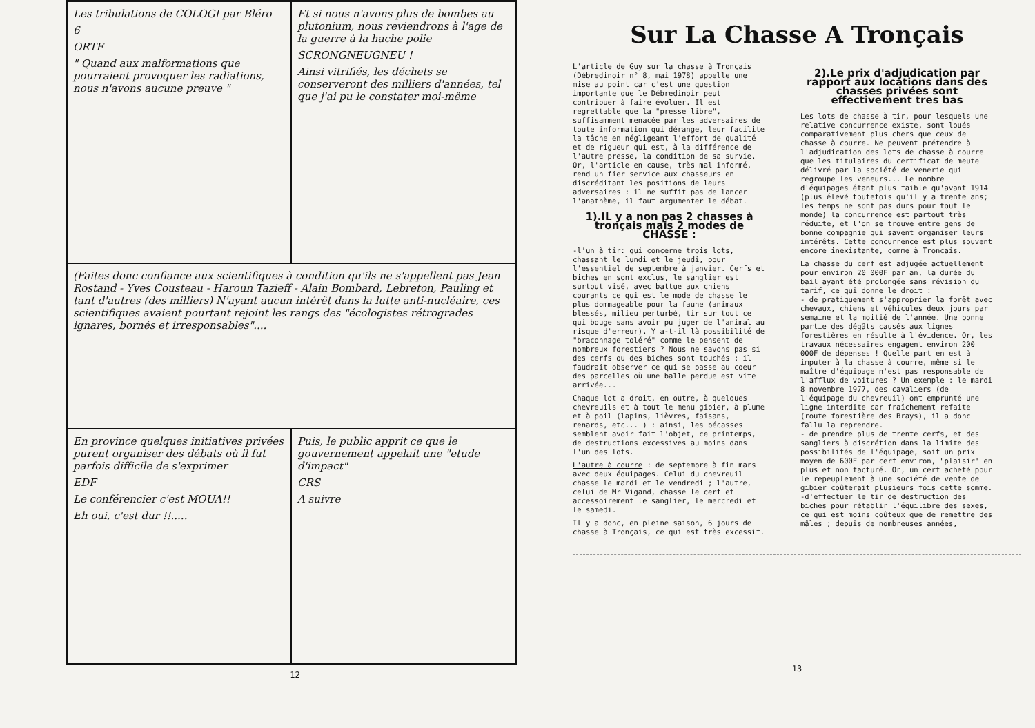Les tribulations de COLOGI par Bléro
6
ORTF
" Quand aux malformations que pourraient provoquer les radiations, nous n'avons aucune preuve "
Et si nous n'avons plus de bombes au plutonium, nous reviendrons à l'age de la guerre à la hache polie
SCRONGNEUGNEU !
Ainsi vitrifiés, les déchets se conserveront des milliers d'années, tel que j'ai pu le constater moi-même
(Faites donc confiance aux scientifiques à condition qu'ils ne s'appellent pas Jean Rostand - Yves Cousteau - Haroun Tazieff - Alain Bombard, Lebreton, Pauling et tant d'autres (des milliers) N'ayant aucun intérêt dans la lutte anti-nucléaire, ces scientifiques avaient pourtant rejoint les rangs des "écologistes rétrogrades ignares, bornés et irresponsables"....
En province quelques initiatives privées purent organiser des débats où il fut parfois difficile de s'exprimer
EDF
Le conférencier c'est MOUA!!
Eh oui, c'est dur !!.....
Puis, le public apprit ce que le gouvernement appelait une "etude d'impact"
CRS
A suivre
12
Sur La Chasse A Tronçais
L'article de Guy sur la chasse à Tronçais (Débredinoir n° 8, mai 1978) appelle une mise au point car c'est une question importante que le Débredinoir peut contribuer à faire évoluer. Il est regrettable que la "presse libre", suffisamment menacée par les adversaires de toute information qui dérange, leur facilite la tâche en négligeant l'effort de qualité et de rigueur qui est, à la différence de l'autre presse, la condition de sa survie. Or, l'article en cause, très mal informé, rend un fier service aux chasseurs en discréditant les positions de leurs adversaires : il ne suffit pas de lancer l'anathème, il faut argumenter le débat.
1).IL y a non pas 2 chasses à tronçais mais 2 modes de CHASSE :
-l'un à tir: qui concerne trois lots, chassant le lundi et le jeudi, pour l'essentiel de septembre à janvier. Cerfs et biches en sont exclus, le sanglier est surtout visé, avec battue aux chiens courants ce qui est le mode de chasse le plus dommageable pour la faune (animaux blessés, milieu perturbé, tir sur tout ce qui bouge sans avoir pu juger de l'animal au risque d'erreur). Y a-t-il là possibilité de "braconnage toléré" comme le pensent de nombreux forestiers ? Nous ne savons pas si des cerfs ou des biches sont touchés : il faudrait observer ce qui se passe au coeur des parcelles où une balle perdue est vite arrivée...
Chaque lot a droit, en outre, à quelques chevreuils et à tout le menu gibier, à plume et à poil (lapins, lièvres, faisans, renards, etc... ) : ainsi, les bécasses semblent avoir fait l'objet, ce printemps, de destructions excessives au moins dans l'un des lots.
L'autre à courre : de septembre à fin mars avec deux équipages. Celui du chevreuil chasse le mardi et le vendredi ; l'autre, celui de Mr Vigand, chasse le cerf et accessoirement le sanglier, le mercredi et le samedi.
Il y a donc, en pleine saison, 6 jours de chasse à Tronçais, ce qui est très excessif.
2).Le prix d'adjudication par rapport aux locations dans des chasses privées sont effectivement tres bas
Les lots de chasse à tir, pour lesquels une relative concurrence existe, sont loués comparativement plus chers que ceux de chasse à courre. Ne peuvent prétendre à l'adjudication des lots de chasse à courre que les titulaires du certificat de meute délivré par la société de venerie qui regroupe les veneurs... Le nombre d'équipages étant plus faible qu'avant 1914 (plus élevé toutefois qu'il y a trente ans; les temps ne sont pas durs pour tout le monde) la concurrence est partout très réduite, et l'on se trouve entre gens de bonne compagnie qui savent organiser leurs intérêts. Cette concurrence est plus souvent encore inexistante, comme à Tronçais.
La chasse du cerf est adjugée actuellement pour environ 20 000F par an, la durée du bail ayant été prolongée sans révision du tarif, ce qui donne le droit :
- de pratiquement s'approprier la forêt avec chevaux, chiens et véhicules deux jours par semaine et la moitié de l'année. Une bonne partie des dégâts causés aux lignes forestières en résulte à l'évidence. Or, les travaux nécessaires engagent environ 200 000F de dépenses ! Quelle part en est à imputer à la chasse à courre, même si le maître d'équipage n'est pas responsable de l'afflux de voitures ? Un exemple : le mardi 8 novembre 1977, des cavaliers (de l'équipage du chevreuil) ont emprunté une ligne interdite car fraîchement refaite (route forestière des Brays), il a donc fallu la reprendre.
- de prendre plus de trente cerfs, et des sangliers à discrétion dans la limite des possibilités de l'équipage, soit un prix moyen de 600F par cerf environ, "plaisir" en plus et non facturé. Or, un cerf acheté pour le repeuplement à une société de vente de gibier coûterait plusieurs fois cette somme.
-d'effectuer le tir de destruction des biches pour rétablir l'équilibre des sexes, ce qui est moins coûteux que de remettre des mâles ; depuis de nombreuses années,
13